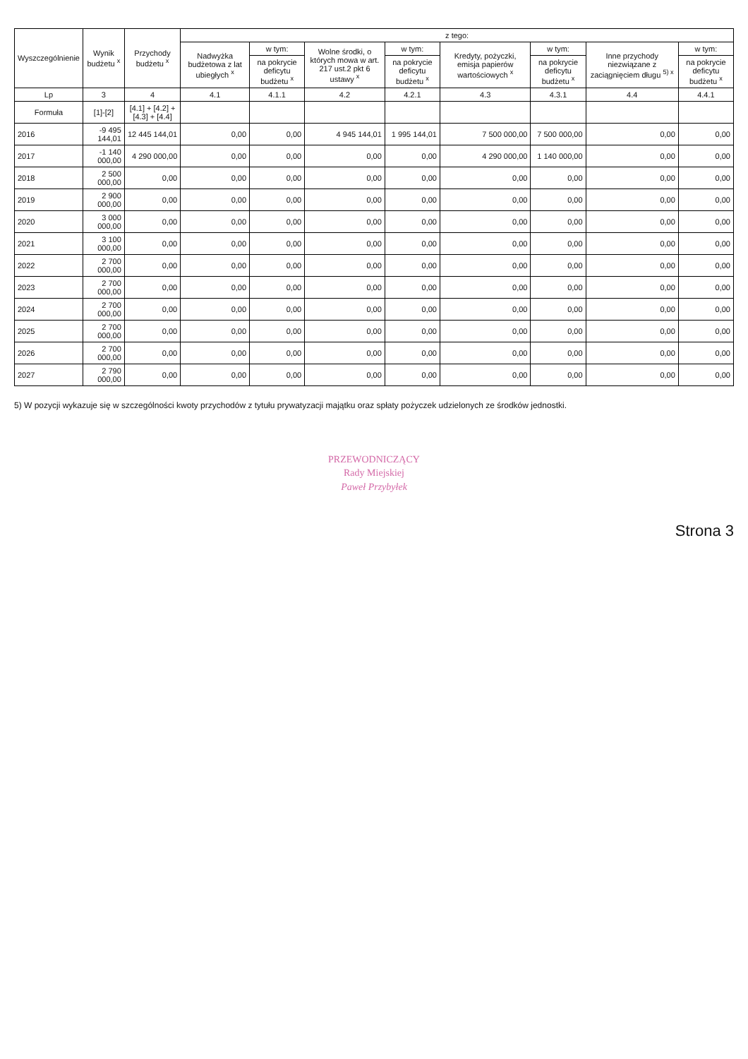| Wyszczególnienie | Wynik budżetu <sup>x</sup> | Przychody budżetu <sup>x</sup> | z tego: | | | | | | | |
| --- | --- | --- | --- | --- | --- | --- | --- | --- | --- | --- |
| | | | Nadwyżka budżetowa z lat ubiegłych <sup>x</sup> | w tym: | Wolne środki, o których mowa w art. 217 ust.2 pkt 6 ustawy <sup>x</sup> | w tym: | Kredyty, pożyczki, emisja papierów wartościowych <sup>x</sup> | w tym: | Inne przychody niezwiązane z zaciągnięciem długu <sup>5) x</sup> | w tym: |
| | | | | na pokrycie deficytu budżetu <sup>x</sup> | | na pokrycie deficytu budżetu <sup>x</sup> | | na pokrycie deficytu budżetu <sup>x</sup> | | na pokrycie deficytu budżetu <sup>x</sup> |
| Lp | 3 | 4 | 4.1 | 4.1.1 | 4.2 | 4.2.1 | 4.3 | 4.3.1 | 4.4 | 4.4.1 |
| Formuła | [1]-[2] | [4.1] + [4.2] + [4.3] + [4.4] | | | | | | | | |
| 2016 | -9 495 144,01 | 12 445 144,01 | 0,00 | 0,00 | 4 945 144,01 | 1 995 144,01 | 7 500 000,00 | 7 500 000,00 | 0,00 | 0,00 |
| 2017 | -1 140 000,00 | 4 290 000,00 | 0,00 | 0,00 | 0,00 | 0,00 | 4 290 000,00 | 1 140 000,00 | 0,00 | 0,00 |
| 2018 | 2 500 000,00 | 0,00 | 0,00 | 0,00 | 0,00 | 0,00 | 0,00 | 0,00 | 0,00 | 0,00 |
| 2019 | 2 900 000,00 | 0,00 | 0,00 | 0,00 | 0,00 | 0,00 | 0,00 | 0,00 | 0,00 | 0,00 |
| 2020 | 3 000 000,00 | 0,00 | 0,00 | 0,00 | 0,00 | 0,00 | 0,00 | 0,00 | 0,00 | 0,00 |
| 2021 | 3 100 000,00 | 0,00 | 0,00 | 0,00 | 0,00 | 0,00 | 0,00 | 0,00 | 0,00 | 0,00 |
| 2022 | 2 700 000,00 | 0,00 | 0,00 | 0,00 | 0,00 | 0,00 | 0,00 | 0,00 | 0,00 | 0,00 |
| 2023 | 2 700 000,00 | 0,00 | 0,00 | 0,00 | 0,00 | 0,00 | 0,00 | 0,00 | 0,00 | 0,00 |
| 2024 | 2 700 000,00 | 0,00 | 0,00 | 0,00 | 0,00 | 0,00 | 0,00 | 0,00 | 0,00 | 0,00 |
| 2025 | 2 700 000,00 | 0,00 | 0,00 | 0,00 | 0,00 | 0,00 | 0,00 | 0,00 | 0,00 | 0,00 |
| 2026 | 2 700 000,00 | 0,00 | 0,00 | 0,00 | 0,00 | 0,00 | 0,00 | 0,00 | 0,00 | 0,00 |
| 2027 | 2 790 000,00 | 0,00 | 0,00 | 0,00 | 0,00 | 0,00 | 0,00 | 0,00 | 0,00 | 0,00 |
5) W pozycji wykazuje się w szczególności kwoty przychodów z tytułu prywatyzacji majątku oraz spłaty pożyczek udzielonych ze środków jednostki.
PRZEWODNICZĄCY
Rady Miejskiej
Paweł Przybyłek
Strona 3